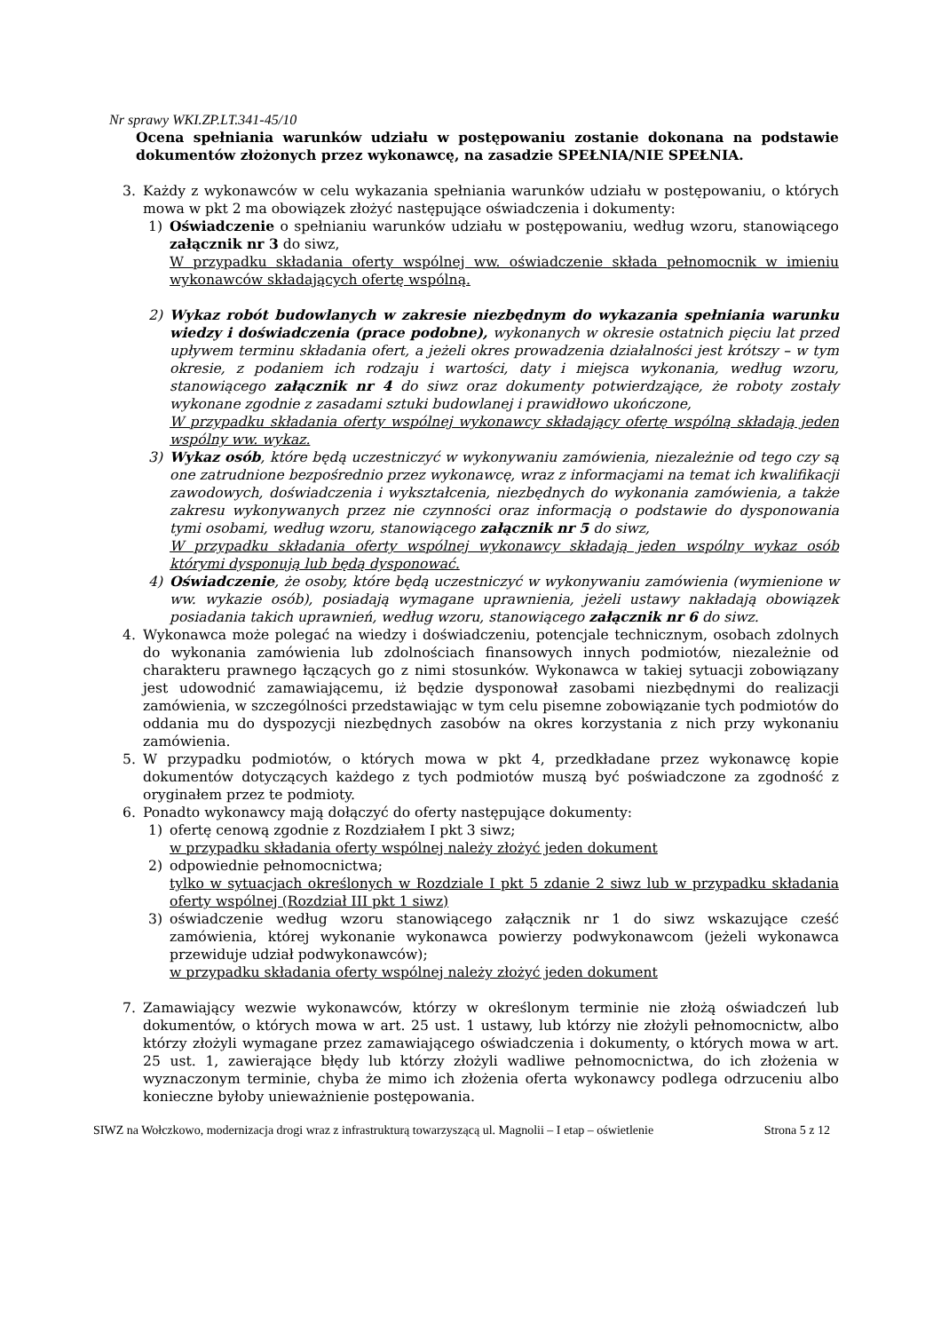Nr sprawy WKI.ZP.LT.341-45/10
Ocena spełniania warunków udziału w postępowaniu zostanie dokonana na podstawie dokumentów złożonych przez wykonawcę, na zasadzie SPEŁNIA/NIE SPEŁNIA.
3. Każdy z wykonawców w celu wykazania spełniania warunków udziału w postępowaniu, o których mowa w pkt 2 ma obowiązek złożyć następujące oświadczenia i dokumenty:
1) Oświadczenie o spełnianiu warunków udziału w postępowaniu, według wzoru, stanowiącego załącznik nr 3 do siwz,
W przypadku składania oferty wspólnej ww. oświadczenie składa pełnomocnik w imieniu wykonawców składających ofertę wspólną.
2) Wykaz robót budowlanych w zakresie niezbędnym do wykazania spełniania warunku wiedzy i doświadczenia (prace podobne), wykonanych w okresie ostatnich pięciu lat przed upływem terminu składania ofert, a jeżeli okres prowadzenia działalności jest krótszy – w tym okresie, z podaniem ich rodzaju i wartości, daty i miejsca wykonania, według wzoru, stanowiącego załącznik nr 4 do siwz oraz dokumenty potwierdzające, że roboty zostały wykonane zgodnie z zasadami sztuki budowlanej i prawidłowo ukończone,
W przypadku składania oferty wspólnej wykonawcy składający ofertę wspólną składają jeden wspólny ww. wykaz.
3) Wykaz osób, które będą uczestniczyć w wykonywaniu zamówienia, niezależnie od tego czy są one zatrudnione bezpośrednio przez wykonawcę, wraz z informacjami na temat ich kwalifikacji zawodowych, doświadczenia i wykształcenia, niezbędnych do wykonania zamówienia, a także zakresu wykonywanych przez nie czynności oraz informacją o podstawie do dysponowania tymi osobami, według wzoru, stanowiącego załącznik nr 5 do siwz,
W przypadku składania oferty wspólnej wykonawcy składają jeden wspólny wykaz osób którymi dysponują lub będą dysponować.
4) Oświadczenie, że osoby, które będą uczestniczyć w wykonywaniu zamówienia (wymienione w ww. wykazie osób), posiadają wymagane uprawnienia, jeżeli ustawy nakładają obowiązek posiadania takich uprawnień, według wzoru, stanowiącego załącznik nr 6 do siwz.
4. Wykonawca może polegać na wiedzy i doświadczeniu, potencjale technicznym, osobach zdolnych do wykonania zamówienia lub zdolnościach finansowych innych podmiotów, niezależnie od charakteru prawnego łączących go z nimi stosunków. Wykonawca w takiej sytuacji zobowiązany jest udowodnić zamawiającemu, iż będzie dysponował zasobami niezbędnymi do realizacji zamówienia, w szczególności przedstawiając w tym celu pisemne zobowiązanie tych podmiotów do oddania mu do dyspozycji niezbędnych zasobów na okres korzystania z nich przy wykonaniu zamówienia.
5. W przypadku podmiotów, o których mowa w pkt 4, przedkładane przez wykonawcę kopie dokumentów dotyczących każdego z tych podmiotów muszą być poświadczone za zgodność z oryginałem przez te podmioty.
6. Ponadto wykonawcy mają dołączyć do oferty następujące dokumenty:
1) ofertę cenową zgodnie z Rozdziałem I pkt 3 siwz;
w przypadku składania oferty wspólnej należy złożyć jeden dokument
2) odpowiednie pełnomocnictwa;
tylko w sytuacjach określonych w Rozdziale I pkt 5 zdanie 2 siwz lub w przypadku składania oferty wspólnej (Rozdział III pkt 1 siwz)
3) oświadczenie według wzoru stanowiącego załącznik nr 1 do siwz wskazujące cześć zamówienia, której wykonanie wykonawca powierzy podwykonawcom (jeżeli wykonawca przewiduje udział podwykonawców);
w przypadku składania oferty wspólnej należy złożyć jeden dokument
7. Zamawiający wezwie wykonawców, którzy w określonym terminie nie złożą oświadczeń lub dokumentów, o których mowa w art. 25 ust. 1 ustawy, lub którzy nie złożyli pełnomocnictw, albo którzy złożyli wymagane przez zamawiającego oświadczenia i dokumenty, o których mowa w art. 25 ust. 1, zawierające błędy lub którzy złożyli wadliwe pełnomocnictwa, do ich złożenia w wyznaczonym terminie, chyba że mimo ich złożenia oferta wykonawcy podlega odrzuceniu albo konieczne byłoby unieważnienie postępowania.
SIWZ na Wołczkowo, modernizacja drogi wraz z infrastrukturą towarzyszącą ul. Magnolii – I etap – oświetlenie Strona 5 z 12